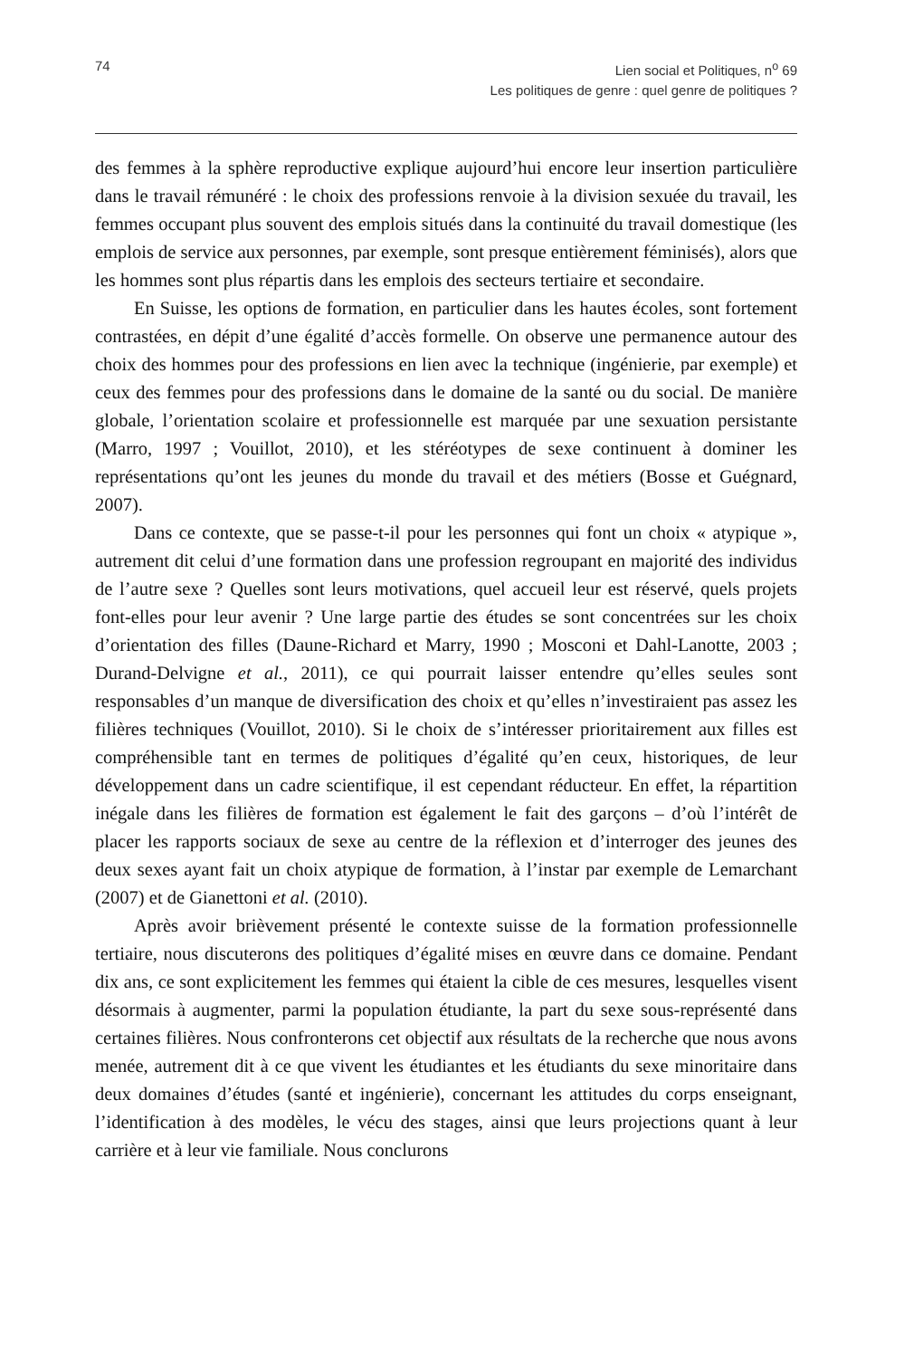74 Lien social et Politiques, n<sup>o</sup> 69
Les politiques de genre : quel genre de politiques ?
des femmes à la sphère reproductive explique aujourd’hui encore leur insertion particulière dans le travail rémunéré : le choix des professions renvoie à la division sexuée du travail, les femmes occupant plus souvent des emplois situés dans la continuité du travail domestique (les emplois de service aux personnes, par exemple, sont presque entièrement féminisés), alors que les hommes sont plus répartis dans les emplois des secteurs tertiaire et secondaire.
En Suisse, les options de formation, en particulier dans les hautes écoles, sont fortement contrastées, en dépit d’une égalité d’accès formelle. On observe une permanence autour des choix des hommes pour des professions en lien avec la technique (ingénierie, par exemple) et ceux des femmes pour des professions dans le domaine de la santé ou du social. De manière globale, l’orientation scolaire et professionnelle est marquée par une sexuation persistante (Marro, 1997 ; Vouillot, 2010), et les stéréotypes de sexe continuent à dominer les représentations qu’ont les jeunes du monde du travail et des métiers (Bosse et Guégnard, 2007).
Dans ce contexte, que se passe-t-il pour les personnes qui font un choix « atypique », autrement dit celui d’une formation dans une profession regroupant en majorité des individus de l’autre sexe ? Quelles sont leurs motivations, quel accueil leur est réservé, quels projets font-elles pour leur avenir ? Une large partie des études se sont concentrées sur les choix d’orientation des filles (Daune-Richard et Marry, 1990 ; Mosconi et Dahl-Lanotte, 2003 ; Durand-Delvigne et al., 2011), ce qui pourrait laisser entendre qu’elles seules sont responsables d’un manque de diversification des choix et qu’elles n’investiraient pas assez les filières techniques (Vouillot, 2010). Si le choix de s’intéresser prioritairement aux filles est compréhensible tant en termes de politiques d’égalité qu’en ceux, historiques, de leur développement dans un cadre scientifique, il est cependant réducteur. En effet, la répartition inégale dans les filières de formation est également le fait des garçons – d’où l’intérêt de placer les rapports sociaux de sexe au centre de la réflexion et d’interroger des jeunes des deux sexes ayant fait un choix atypique de formation, à l’instar par exemple de Lemarchant (2007) et de Gianettoni et al. (2010).
Après avoir brièvement présenté le contexte suisse de la formation professionnelle tertiaire, nous discuterons des politiques d’égalité mises en œuvre dans ce domaine. Pendant dix ans, ce sont explicitement les femmes qui étaient la cible de ces mesures, lesquelles visent désormais à augmenter, parmi la population étudiante, la part du sexe sous-représenté dans certaines filières. Nous confronterons cet objectif aux résultats de la recherche que nous avons menée, autrement dit à ce que vivent les étudiantes et les étudiants du sexe minoritaire dans deux domaines d’études (santé et ingénierie), concernant les attitudes du corps enseignant, l’identification à des modèles, le vécu des stages, ainsi que leurs projections quant à leur carrière et à leur vie familiale. Nous conclurons